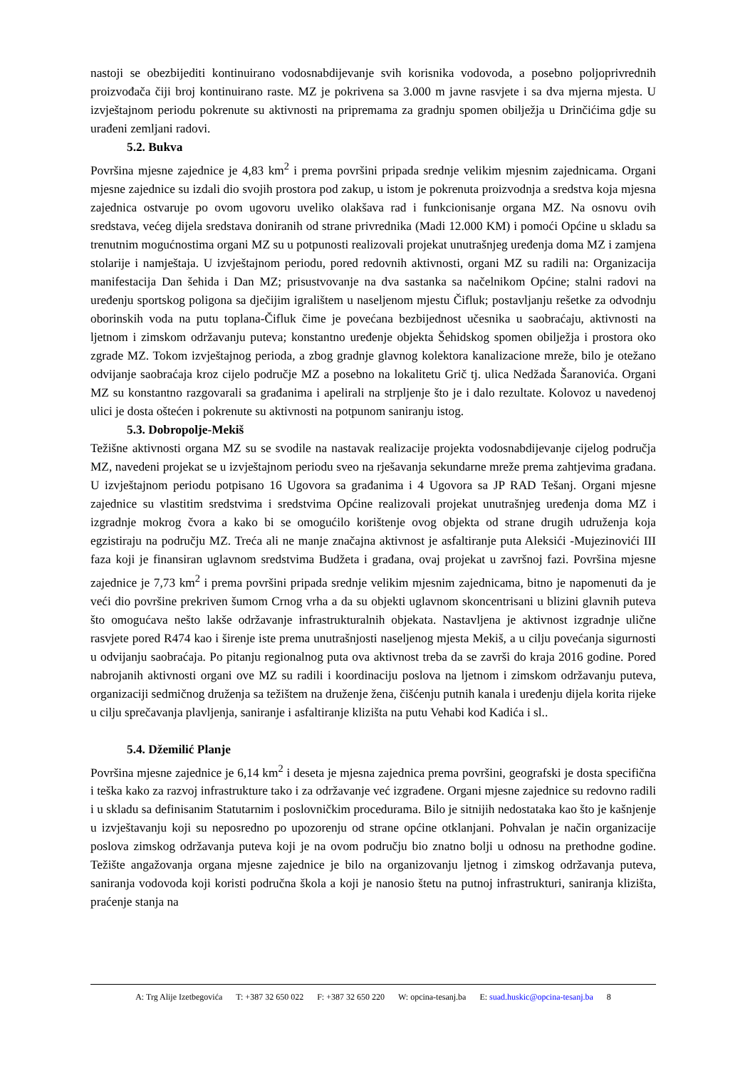nastoji se obezbijediti kontinuirano vodosnabdijevanje svih korisnika vodovoda, a posebno poljoprivrednih proizvođača čiji broj kontinuirano raste. MZ je pokrivena sa 3.000 m javne rasvjete i sa dva mjerna mjesta. U izvještajnom periodu pokrenute su aktivnosti na pripremama za gradnju spomen obilježja u Drinčićima gdje su urađeni zemljani radovi.
5.2. Bukva
Površina mjesne zajednice je 4,83 km<sup>2</sup> i prema površini pripada srednje velikim mjesnim zajednicama. Organi mjesne zajednice su izdali dio svojih prostora pod zakup, u istom je pokrenuta proizvodnja a sredstva koja mjesna zajednica ostvaruje po ovom ugovoru uveliko olakšava rad i funkcionisanje organa MZ. Na osnovu ovih sredstava, većeg dijela sredstava doniranih od strane privrednika (Madi 12.000 KM) i pomoći Općine u skladu sa trenutnim mogućnostima organi MZ su u potpunosti realizovali projekat unutrašnjeg uređenja doma MZ i zamjena stolarije i namještaja. U izvještajnom periodu, pored redovnih aktivnosti, organi MZ su radili na: Organizacija manifestacija Dan šehida i Dan MZ; prisustvovanje na dva sastanka sa načelnikom Općine; stalni radovi na uređenju sportskog poligona sa dječijim igralištem u naseljenom mjestu Čifluk; postavljanju rešetke za odvodnju oborinskih voda na putu toplana-Čifluk čime je povećana bezbijednost učesnika u saobraćaju, aktivnosti na ljetnom i zimskom održavanju puteva; konstantno uređenje objekta Šehidskog spomen obilježja i prostora oko zgrade MZ. Tokom izvještajnog perioda, a zbog gradnje glavnog kolektora kanalizacione mreže, bilo je otežano odvijanje saobraćaja kroz cijelo područje MZ a posebno na lokalitetu Grič tj. ulica Nedžada Šaranovića. Organi MZ su konstantno razgovarali sa građanima i apelirali na strpljenje što je i dalo rezultate. Kolovoz u navedenoj ulici je dosta oštećen i pokrenute su aktivnosti na potpunom saniranju istog.
5.3. Dobropolje-Mekiš
Težišne aktivnosti organa MZ su se svodile na nastavak realizacije projekta vodosnabdijevanje cijelog područja MZ, navedeni projekat se u izvještajnom periodu sveo na rješavanja sekundarne mreže prema zahtjevima građana. U izvještajnom periodu potpisano 16 Ugovora sa građanima i 4 Ugovora sa JP RAD Tešanj. Organi mjesne zajednice su vlastitim sredstvima i sredstvima Općine realizovali projekat unutrašnjeg uređenja doma MZ i izgradnje mokrog čvora a kako bi se omogućilo korištenje ovog objekta od strane drugih udruženja koja egzistiraju na području MZ. Treća ali ne manje značajna aktivnost je asfaltiranje puta Aleksići -Mujezinovići III faza koji je finansiran uglavnom sredstvima Budžeta i građana, ovaj projekat u završnoj fazi. Površina mjesne zajednice je 7,73 km<sup>2</sup> i prema površini pripada srednje velikim mjesnim zajednicama, bitno je napomenuti da je veći dio površine prekriven šumom Crnog vrha a da su objekti uglavnom skoncentrisani u blizini glavnih puteva što omogućava nešto lakše održavanje infrastrukturalnih objekata. Nastavljena je aktivnost izgradnje ulične rasvjete pored R474 kao i širenje iste prema unutrašnjosti naseljenog mjesta Mekiš, a u cilju povećanja sigurnosti u odvijanju saobraćaja. Po pitanju regionalnog puta ova aktivnost treba da se završi do kraja 2016 godine. Pored nabrojanih aktivnosti organi ove MZ su radili i koordinaciju poslova na ljetnom i zimskom održavanju puteva, organizaciji sedmičnog druženja sa težištem na druženje žena, čišćenju putnih kanala i uređenju dijela korita rijeke u cilju sprečavanja plavljenja, saniranje i asfaltiranje klizišta na putu Vehabi kod Kadića i sl..
5.4. Džemilić Planje
Površina mjesne zajednice je 6,14 km<sup>2</sup> i deseta je mjesna zajednica prema površini, geografski je dosta specifična i teška kako za razvoj infrastrukture tako i za održavanje već izgrađene. Organi mjesne zajednice su redovno radili i u skladu sa definisanim Statutarnim i poslovničkim procedurama. Bilo je sitnijih nedostataka kao što je kašnjenje u izvještavanju koji su neposredno po upozorenju od strane općine otklanjani. Pohvalan je način organizacije poslova zimskog održavanja puteva koji je na ovom području bio znatno bolji u odnosu na prethodne godine. Težište angažovanja organa mjesne zajednice je bilo na organizovanju ljetnog i zimskog održavanja puteva, saniranja vodovoda koji koristi područna škola a koji je nanosio štetu na putnoj infrastrukturi, saniranja klizišta, praćenje stanja na
A: Trg Alije Izetbegovića T: +387 32 650 022 F: +387 32 650 220 W: opcina-tesanj.ba E: suad.huskic@opcina-tesanj.ba 8